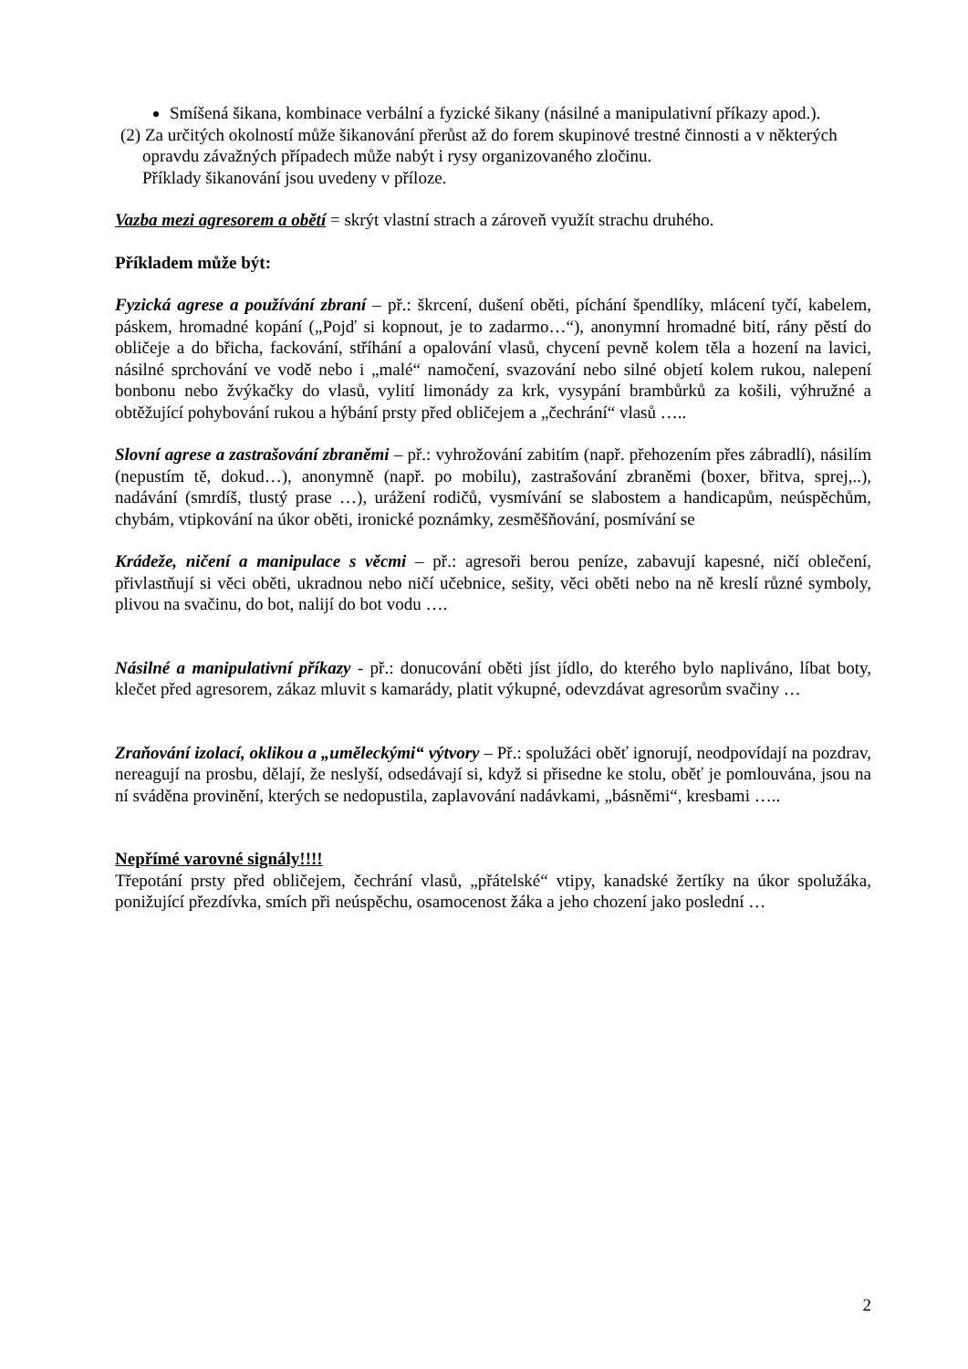Smíšená šikana, kombinace verbální a fyzické šikany (násilné a manipulativní příkazy apod.).
(2) Za určitých okolností může šikanování přerůst až do forem skupinové trestné činnosti a v některých opravdu závažných případech může nabýt i rysy organizovaného zločinu.
Příklady šikanování jsou uvedeny v příloze.
Vazba mezi agresorem a obětí = skrýt vlastní strach a zároveň využít strachu druhého.
Příkladem může být:
Fyzická agrese a používání zbraní – př.: škrcení, dušení oběti, píchání špendlíky, mlácení tyčí, kabelem, páskem, hromadné kopání („Pojď si kopnout, je to zadarmo…“), anonymní hromadné bití, rány pěstí do obličeje a do břicha, fackování, stříhání a opalování vlasů, chycení pevně kolem těla a hození na lavici, násilné sprchování ve vodě nebo i „malé“ namočení, svazování nebo silné objetí kolem rukou, nalepení bonbonu nebo žvýkačky do vlasů, vylití limonády za krk, vysypání brambůrků za košili, výhružné a obtěžující pohybování rukou a hýbání prsty před obličejem a „čechrání“ vlasů …..
Slovní agrese a zastrašování zbraněmi – př.: vyhrožování zabitím (např. přehozením přes zábradlí), násilím (nepustím tě, dokud…), anonymně (např. po mobilu), zastrašování zbraněmi (boxer, břitva, sprej,..), nadávání (smrdíš, tlustý prase …), urážení rodičů, vysmívání se slabostem a handicapům, neúspěchům, chybám, vtipkování na úkor oběti, ironické poznámky, zesměšňování, posmívání se
Krádeže, ničení a manipulace s věcmi – př.: agresoři berou peníze, zabavují kapesné, ničí oblečení, přivlastňují si věci oběti, ukradnou nebo ničí učebnice, sešity, věci oběti nebo na ně kreslí různé symboly, plivou na svačinu, do bot, nalijí do bot vodu ….
Násilné a manipulativní příkazy - př.: donucování oběti jíst jídlo, do kterého bylo napliváno, líbat boty, klečet před agresorem, zákaz mluvit s kamarády, platit výkupné, odevzdávat agresorům svačiny …
Zraňování izolací, oklikou a „uměleckými“ výtvory – Př.: spolužáci oběť ignorují, neodpovídají na pozdrav, nereagují na prosbu, dělají, že neslyší, odsedávají si, když si přisedne ke stolu, oběť je pomlouvána, jsou na ní sváděna provinění, kterých se nedopustila, zaplavování nadávkami, „básněmi“, kresbami …..
Nepřímé varovné signály!!!!
Třepotání prsty před obličejem, čechrání vlasů, „přátelské“ vtipy, kanadské žertíky na úkor spolužáka, ponižující přezdívka, smích při neúspěchu, osamocenost žáka a jeho chození jako poslední …
2